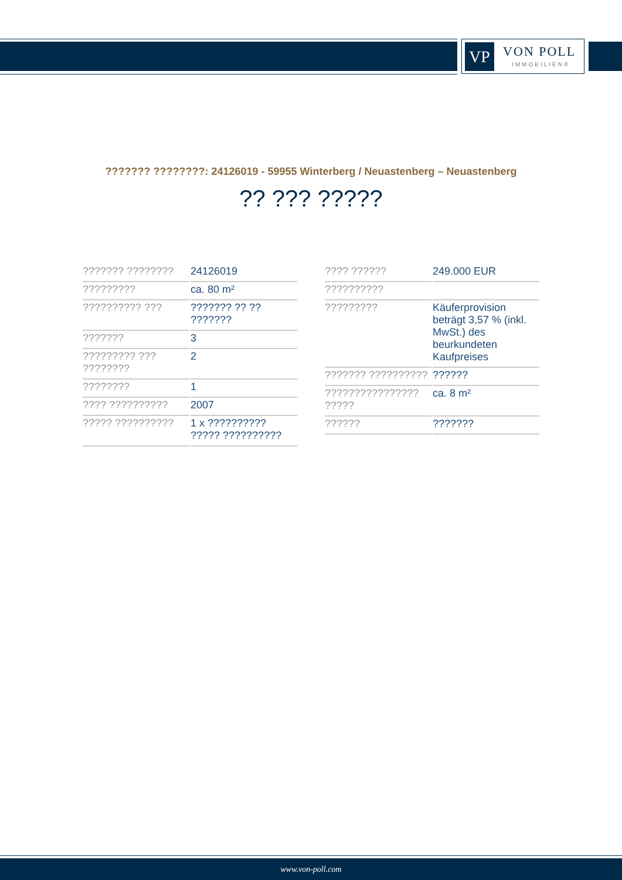VP VON POLL
IMMOBILIEN®
??????? ????????: 24126019 - 59955 Winterberg / Neuastenberg – Neuastenberg
?? ??? ?????
| ??????? ???????? | 24126019 |
| ????????? | ca. 80 m² |
| ?????????? ??? | ??????? ?? ?? ??????? |
| ??????? | 3 |
| ????????? ??? ???????? | 2 |
| ???????? | 1 |
| ???? ?????????? | 2007 |
| ????? ?????????? | 1 x ?????????? ????? ?????????? |
| ???? ?????? | 249.000 EUR |
| ?????????? | |
| ????????? | Käuferprovision beträgt 3,57 % (inkl. MwSt.) des beurkundeten Kaufpreises |
| ??????? ?????????? | ?????? |
| ???????????????? ????? | ca. 8 m² |
| ?????? | ??????? |
www.von-poll.com